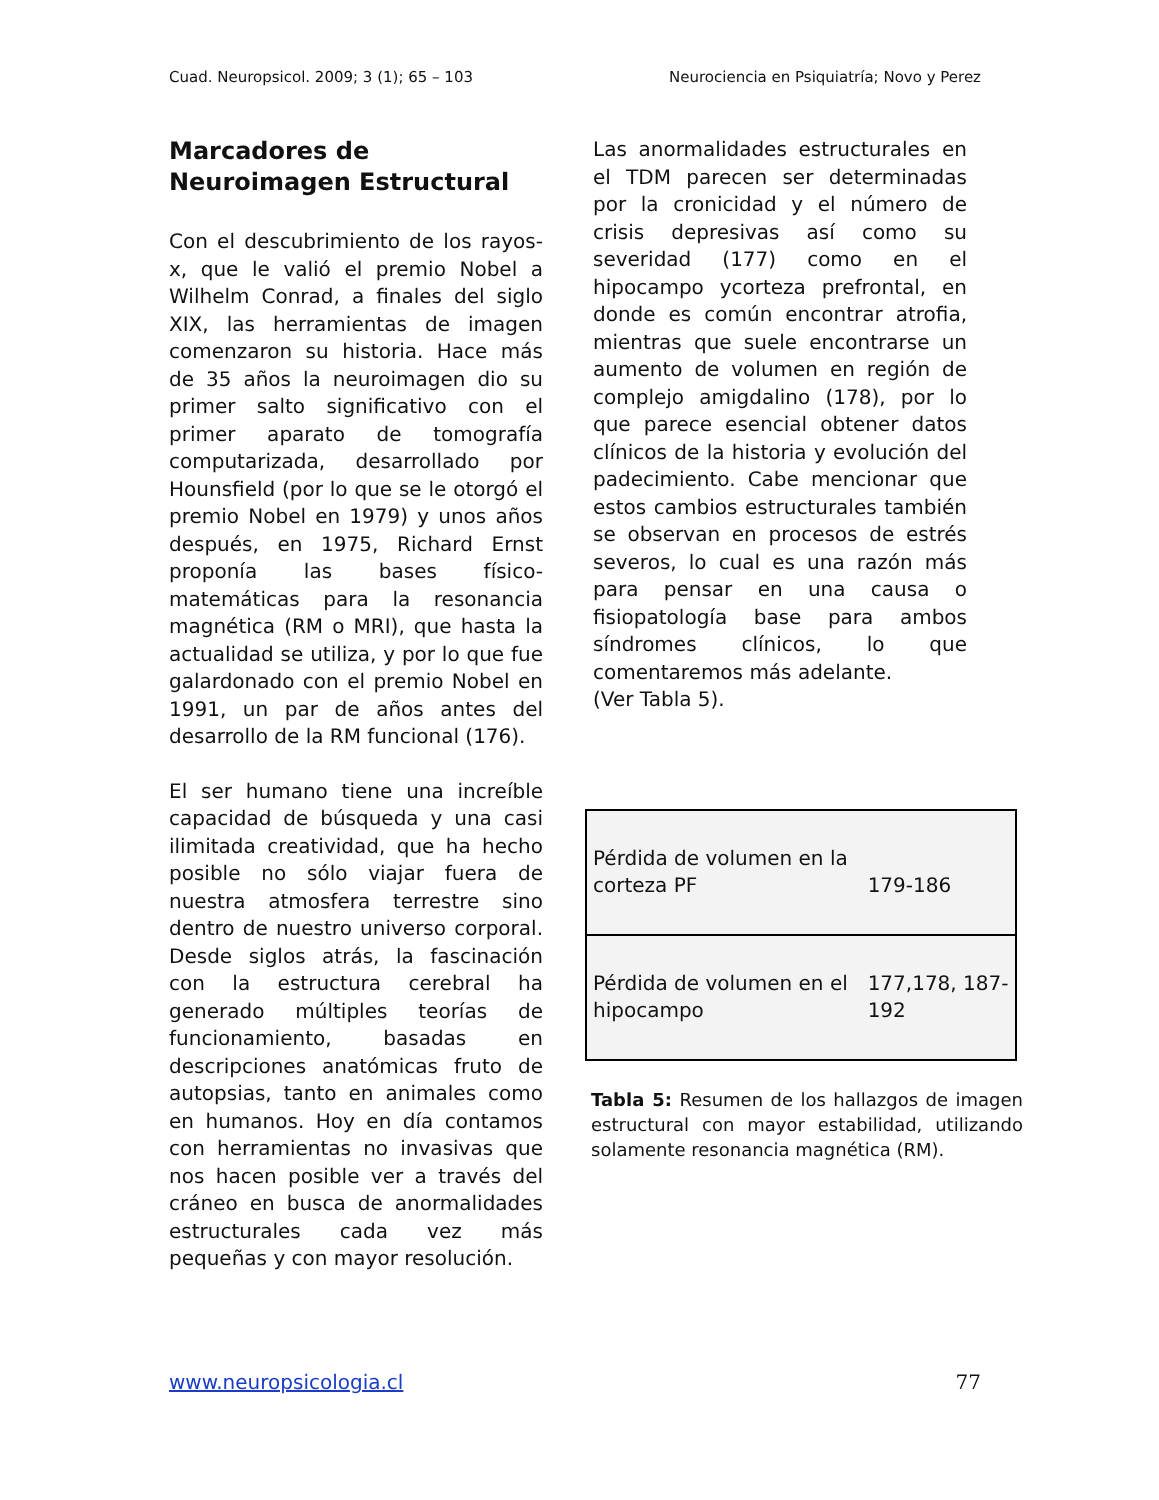Cuad. Neuropsicol. 2009; 3 (1); 65 – 103 Neurociencia en Psiquiatría; Novo y Perez
Marcadores de Neuroimagen Estructural
Con el descubrimiento de los rayos-x, que le valió el premio Nobel a Wilhelm Conrad, a finales del siglo XIX, las herramientas de imagen comenzaron su historia. Hace más de 35 años la neuroimagen dio su primer salto significativo con el primer aparato de tomografía computarizada, desarrollado por Hounsfield (por lo que se le otorgó el premio Nobel en 1979) y unos años después, en 1975, Richard Ernst proponía las bases físico-matemáticas para la resonancia magnética (RM o MRI), que hasta la actualidad se utiliza, y por lo que fue galardonado con el premio Nobel en 1991, un par de años antes del desarrollo de la RM funcional (176).
El ser humano tiene una increíble capacidad de búsqueda y una casi ilimitada creatividad, que ha hecho posible no sólo viajar fuera de nuestra atmosfera terrestre sino dentro de nuestro universo corporal. Desde siglos atrás, la fascinación con la estructura cerebral ha generado múltiples teorías de funcionamiento, basadas en descripciones anatómicas fruto de autopsias, tanto en animales como en humanos. Hoy en día contamos con herramientas no invasivas que nos hacen posible ver a través del cráneo en busca de anormalidades estructurales cada vez más pequeñas y con mayor resolución.
Las anormalidades estructurales en el TDM parecen ser determinadas por la cronicidad y el número de crisis depresivas así como su severidad (177) como en el hipocampo ycorteza prefrontal, en donde es común encontrar atrofia, mientras que suele encontrarse un aumento de volumen en región de complejo amigdalino (178), por lo que parece esencial obtener datos clínicos de la historia y evolución del padecimiento. Cabe mencionar que estos cambios estructurales también se observan en procesos de estrés severos, lo cual es una razón más para pensar en una causa o fisiopatología base para ambos síndromes clínicos, lo que comentaremos más adelante.
(Ver Tabla 5).
| Pérdida de volumen en la corteza PF | 179-186 |
| Pérdida de volumen en el hipocampo | 177,178, 187-192 |
Tabla 5: Resumen de los hallazgos de imagen estructural con mayor estabilidad, utilizando solamente resonancia magnética (RM).
www.neuropsicologia.cl 77